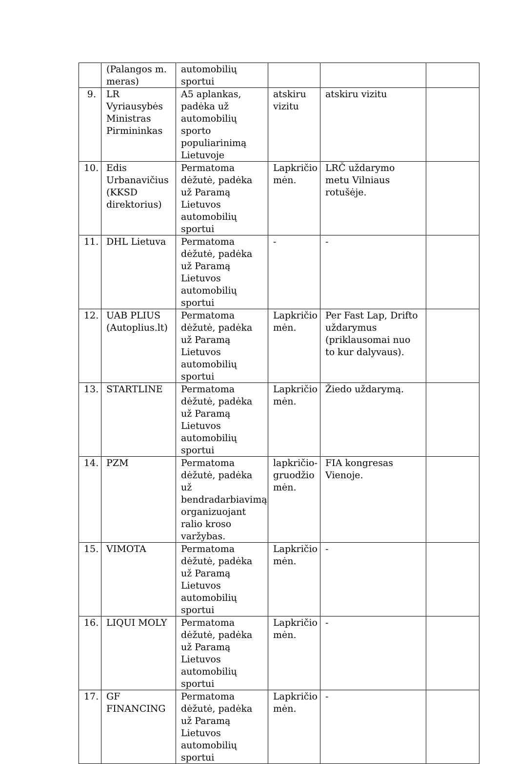| | (Palangos m. meras) | automobilių sportui | | | |
| 9. | LR Vyriausybės Ministras Pirmininkas | A5 aplankas, padėka už automobilių sporto populiarinimą Lietuvoje | atskiru vizitu | atskiru vizitu | |
| 10. | Edis Urbanavičius (KKSD direktorius) | Permatoma dėžutė, padėka už Paramą Lietuvos automobilių sportui | Lapkričio mėn. | LRČ uždarymo metu Vilniaus rotušėje. | |
| 11. | DHL Lietuva | Permatoma dėžutė, padėka už Paramą Lietuvos automobilių sportui | - | - | |
| 12. | UAB PLIUS (Autoplius.lt) | Permatoma dėžutė, padėka už Paramą Lietuvos automobilių sportui | Lapkričio mėn. | Per Fast Lap, Drifto uždarymus (priklausomai nuo to kur dalyvaus). | |
| 13. | STARTLINE | Permatoma dėžutė, padėka už Paramą Lietuvos automobilių sportui | Lapkričio mėn. | Žiedo uždarymą. | |
| 14. | PZM | Permatoma dėžutė, padėka už bendradarbiavimą organizuojant ralio kroso varžybas. | lapkričio-gruodžio mėn. | FIA kongresas Vienoje. | |
| 15. | VIMOTA | Permatoma dėžutė, padėka už Paramą Lietuvos automobilių sportui | Lapkričio mėn. | - | |
| 16. | LIQUI MOLY | Permatoma dėžutė, padėka už Paramą Lietuvos automobilių sportui | Lapkričio mėn. | - | |
| 17. | GF FINANCING | Permatoma dėžutė, padėka už Paramą Lietuvos automobilių sportui | Lapkričio mėn. | - | |